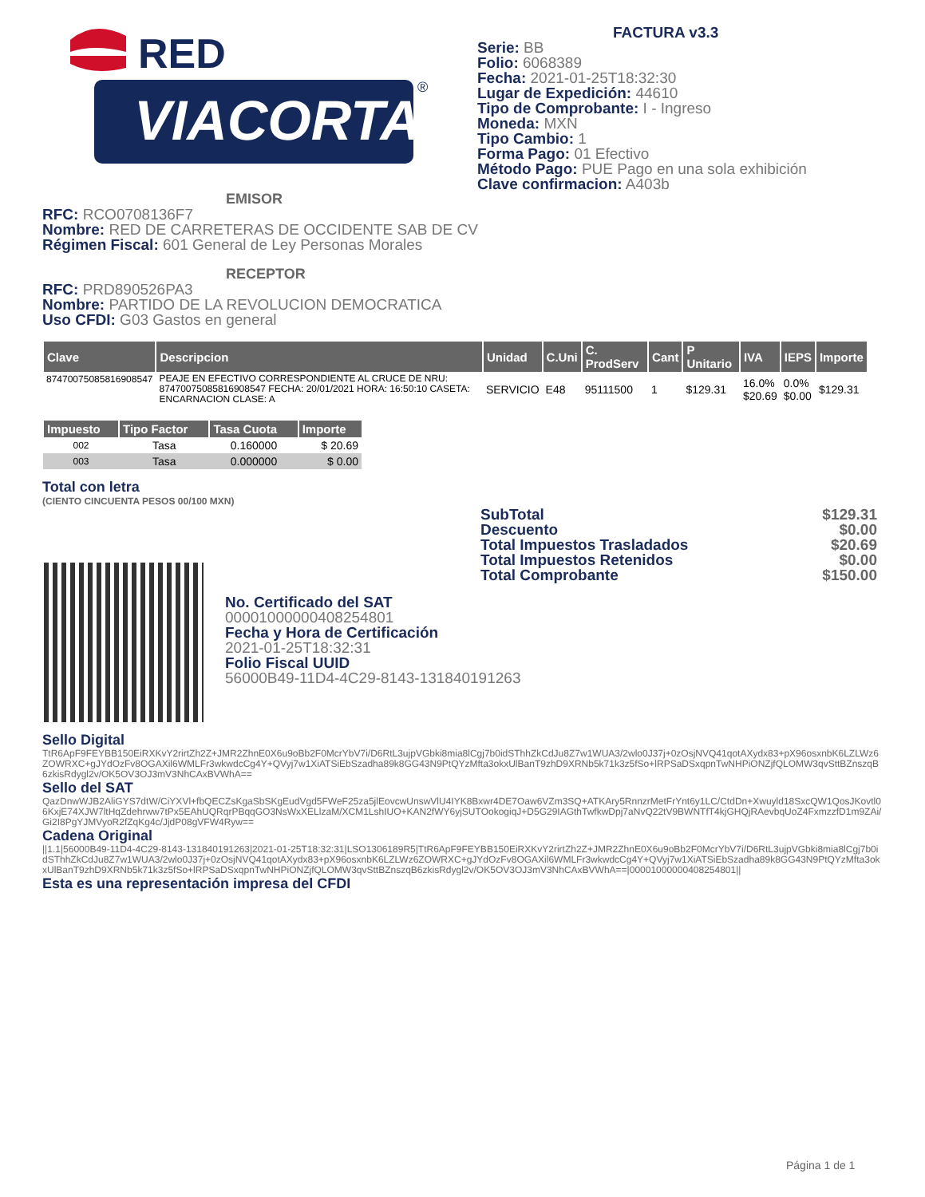RED
VIACORTA
®
FACTURA v3.3
Serie: BB
Folio: 6068389
Fecha: 2021-01-25T18:32:30
Lugar de Expedición: 44610
Tipo de Comprobante: I - Ingreso
Moneda: MXN
Tipo Cambio: 1
Forma Pago: 01 Efectivo
Método Pago: PUE Pago en una sola exhibición
Clave confirmacion: A403b
EMISOR
RFC: RCO0708136F7
Nombre: RED DE CARRETERAS DE OCCIDENTE SAB DE CV
Régimen Fiscal: 601 General de Ley Personas Morales
RECEPTOR
RFC: PRD890526PA3
Nombre: PARTIDO DE LA REVOLUCION DEMOCRATICA
Uso CFDI: G03 Gastos en general
| Clave | Descripcion | Unidad | C.Uni | C. ProdServ | Cant | P Unitario | IVA | IEPS | Importe |
| --- | --- | --- | --- | --- | --- | --- | --- | --- | --- |
| 87470075085816908547 | PEAJE EN EFECTIVO CORRESPONDIENTE AL CRUCE DE NRU: 87470075085816908547 FECHA: 20/01/2021 HORA: 16:50:10 CASETA: ENCARNACION CLASE: A | SERVICIO | E48 | 95111500 | 1 | $129.31 | 16.0% $20.69 | 0.0% $0.00 | $129.31 |
| Impuesto | Tipo Factor | Tasa Cuota | Importe |
| --- | --- | --- | --- |
| 002 | Tasa | 0.160000 | $ 20.69 |
| 003 | Tasa | 0.000000 | $ 0.00 |
Total con letra
(CIENTO CINCUENTA PESOS 00/100 MXN)
SubTotal $129.31
Descuento $0.00
Total Impuestos Trasladados $20.69
Total Impuestos Retenidos $0.00
Total Comprobante $150.00
No. Certificado del SAT
00001000000408254801
Fecha y Hora de Certificación
2021-01-25T18:32:31
Folio Fiscal UUID
56000B49-11D4-4C29-8143-131840191263
Sello Digital
TtR6ApF9FEYBB150EiRXKvY2rirtZh2Z+JMR2ZhnE0X6u9oBb2F0McrYbV7i/D6RtL3ujpVGbki8mia8lCgj7b0idSThhZkCdJu8Z7w1WUA3/2wlo0J37j+0zOsjNVQ41qotAXydx83+pX96osxnbK6LZLWz6ZOWRXC+gJYdOzFv8OGAXil6WMLFr3wkwdcCg4Y+QVyj7w1XiATSiEbSzadha89k8GG43N9PtQYzMfta3okxUlBanT9zhD9XRNb5k71k3z5fSo+lRPSaDSxqpnTwNHPiONZjfQLOMW3qvSttBZnszqB6zkisRdygl2v/OK5OV3OJ3mV3NhCAxBVWhA==
Sello del SAT
QazDnwWJB2AliGYS7dtW/CiYXVl+fbQECZsKgaSbSKgEudVgd5FWeF25za5jlEovcwUnswVlU4IYK8Bxwr4DE7Oaw6VZm3SQ+ATKAry5RnnzrMetFrYnt6y1LC/CtdDn+Xwuyld18SxcQW1QosJKovtl06KxjE74XJW7ltHqZdehrww7tPx5EAhUQRqrPBqqGO3NsWxXELlzaM/XCM1LshIUO+KAN2fWY6yjSUTOokogiqJ+D5G29IAGthTwfkwDpj7aNvQ22tV9BWNTfT4kjGHQjRAevbqUoZ4FxmzzfD1m9ZAi/Gi2I8PgYJMVyoR2fZqKg4c/JjdP08gVFW4Ryw==
Cadena Original
||1.1|56000B49-11D4-4C29-8143-131840191263|2021-01-25T18:32:31|LSO1306189R5|TtR6ApF9FEYBB150EiRXKvY2rirtZh2Z+JMR2ZhnE0X6u9oBb2F0McrYbV7i/D6RtL3ujpVGbki8mia8lCgj7b0idSThhZkCdJu8Z7w1WUA3/2wlo0J37j+0zOsjNVQ41qotAXydx83+pX96osxnbK6LZLWz6ZOWRXC+gJYdOzFv8OGAXil6WMLFr3wkwdcCg4Y+QVyj7w1XiATSiEbSzadha89k8GG43N9PtQYzMfta3okxUlBanT9zhD9XRNb5k71k3z5fSo+lRPSaDSxqpnTwNHPiONZjfQLOMW3qvSttBZnszqB6zkisRdygl2v/OK5OV3OJ3mV3NhCAxBVWhA==|00001000000408254801||
Esta es una representación impresa del CFDI
Página 1 de 1